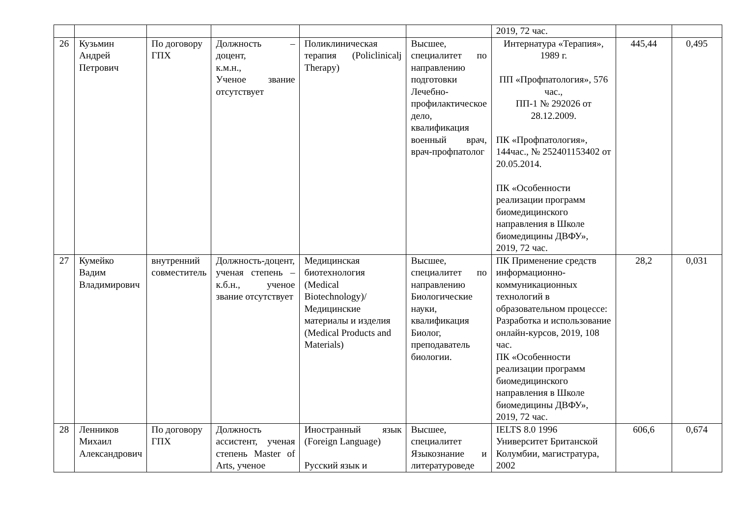| | | | | | | 2019, 72 час. | | |
| 26 | Кузьмин Андрей Петрович | По договору ГПХ | Должность – доцент, к.м.н., Ученое звание отсутствует | Поликлиническая терапия (Policlinicalj Therapy) | Высшее, специалитет по направлению подготовки Лечебно-профилактическое дело, квалификация военный врач, врач-профпатолог | Интернатура «Терапия», 1989 г. ПП «Профпатология», 576 час., ПП-1 № 292026 от 28.12.2009. ПК «Профпатология», 144час., № 252401153402 от 20.05.2014. ПК «Особенности реализации программ биомедицинского направления в Школе биомедицины ДВФУ», 2019, 72 час. | 445,44 | 0,495 |
| 27 | Кумейко Вадим Владимирович | внутренний совместитель | Должность-доцент, ученая степень – к.б.н., ученое звание отсутствует | Медицинская биотехнология (Medical Biotechnology)/ Медицинские материалы и изделия (Medical Products and Materials) | Высшее, специалитет по направлению Биологические науки, квалификация Биолог, преподаватель биологии. | ПК Применение средств информационно-коммуникационных технологий в образовательном процессе: Разработка и использование онлайн-курсов, 2019, 108 час. ПК «Особенности реализации программ биомедицинского направления в Школе биомедицины ДВФУ», 2019, 72 час. | 28,2 | 0,031 |
| 28 | Ленников Михаил Александрович | По договору ГПХ | Должность ассистент, ученая степень Master of Arts, ученое | Иностранный язык (Foreign Language) Русский язык и | Высшее, специалитет Языкознание и литературоведе | IELTS 8.0 1996 Университет Британской Колумбии, магистратура, 2002 | 606,6 | 0,674 |